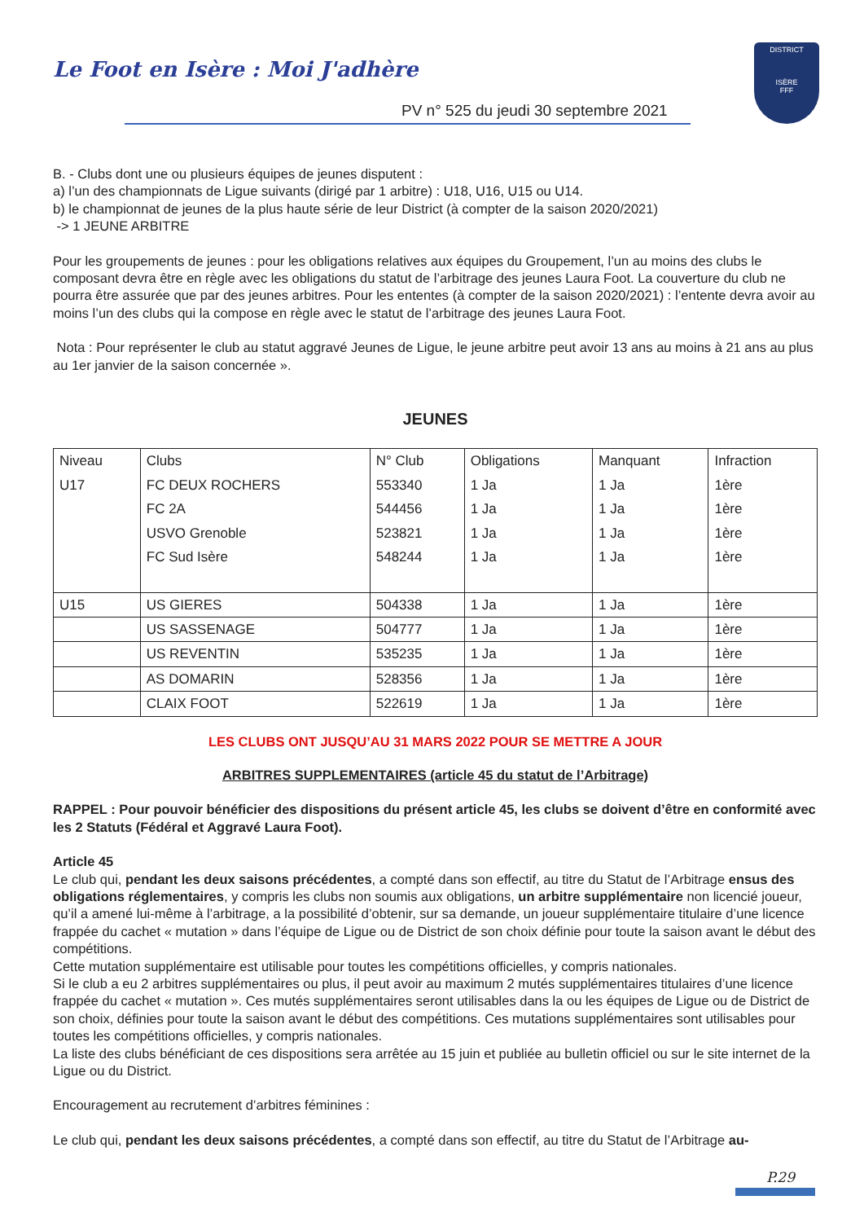Le Foot en Isère : Moi J'adhère
DISTRICT
ISÈRE
FFF
PV n° 525 du jeudi 30 septembre 2021
B. - Clubs dont une ou plusieurs équipes de jeunes disputent :
a) l’un des championnats de Ligue suivants (dirigé par 1 arbitre) : U18, U16, U15 ou U14.
b) le championnat de jeunes de la plus haute série de leur District (à compter de la saison 2020/2021)
-> 1 JEUNE ARBITRE
Pour les groupements de jeunes : pour les obligations relatives aux équipes du Groupement, l’un au moins des clubs le composant devra être en règle avec les obligations du statut de l’arbitrage des jeunes Laura Foot. La couverture du club ne pourra être assurée que par des jeunes arbitres. Pour les ententes (à compter de la saison 2020/2021) : l’entente devra avoir au moins l’un des clubs qui la compose en règle avec le statut de l’arbitrage des jeunes Laura Foot.
Nota : Pour représenter le club au statut aggravé Jeunes de Ligue, le jeune arbitre peut avoir 13 ans au moins à 21 ans au plus au 1er janvier de la saison concernée ».
JEUNES
| Niveau | Clubs | N° Club | Obligations | Manquant | Infraction |
| --- | --- | --- | --- | --- | --- |
| U17 | FC DEUX ROCHERS | 553340 | 1 Ja | 1 Ja | 1ère |
| | FC 2A | 544456 | 1 Ja | 1 Ja | 1ère |
| | USVO Grenoble | 523821 | 1 Ja | 1 Ja | 1ère |
| | FC Sud Isère | 548244 | 1 Ja | 1 Ja | 1ère |
| U15 | US GIERES | 504338 | 1 Ja | 1 Ja | 1ère |
| | US SASSENAGE | 504777 | 1 Ja | 1 Ja | 1ère |
| | US REVENTIN | 535235 | 1 Ja | 1 Ja | 1ère |
| | AS DOMARIN | 528356 | 1 Ja | 1 Ja | 1ère |
| | CLAIX FOOT | 522619 | 1 Ja | 1 Ja | 1ère |
LES CLUBS ONT JUSQU’AU 31 MARS 2022 POUR SE METTRE A JOUR
ARBITRES SUPPLEMENTAIRES (article 45 du statut de l’Arbitrage)
RAPPEL : Pour pouvoir bénéficier des dispositions du présent article 45, les clubs se doivent d’être en conformité avec les 2 Statuts (Fédéral et Aggravé Laura Foot).
Article 45
Le club qui, pendant les deux saisons précédentes, a compté dans son effectif, au titre du Statut de l’Arbitrage ensus des obligations réglementaires, y compris les clubs non soumis aux obligations, un arbitre supplémentaire non licencié joueur, qu’il a amené lui-même à l’arbitrage, a la possibilité d’obtenir, sur sa demande, un joueur supplémentaire titulaire d’une licence frappée du cachet « mutation » dans l’équipe de Ligue ou de District de son choix définie pour toute la saison avant le début des compétitions.
Cette mutation supplémentaire est utilisable pour toutes les compétitions officielles, y compris nationales.
Si le club a eu 2 arbitres supplémentaires ou plus, il peut avoir au maximum 2 mutés supplémentaires titulaires d’une licence frappée du cachet « mutation ». Ces mutés supplémentaires seront utilisables dans la ou les équipes de Ligue ou de District de son choix, définies pour toute la saison avant le début des compétitions. Ces mutations supplémentaires sont utilisables pour toutes les compétitions officielles, y compris nationales.
La liste des clubs bénéficiant de ces dispositions sera arrêtée au 15 juin et publiée au bulletin officiel ou sur le site internet de la Ligue ou du District.
Encouragement au recrutement d’arbitres féminines :
Le club qui, pendant les deux saisons précédentes, a compté dans son effectif, au titre du Statut de l’Arbitrage au-
P.29